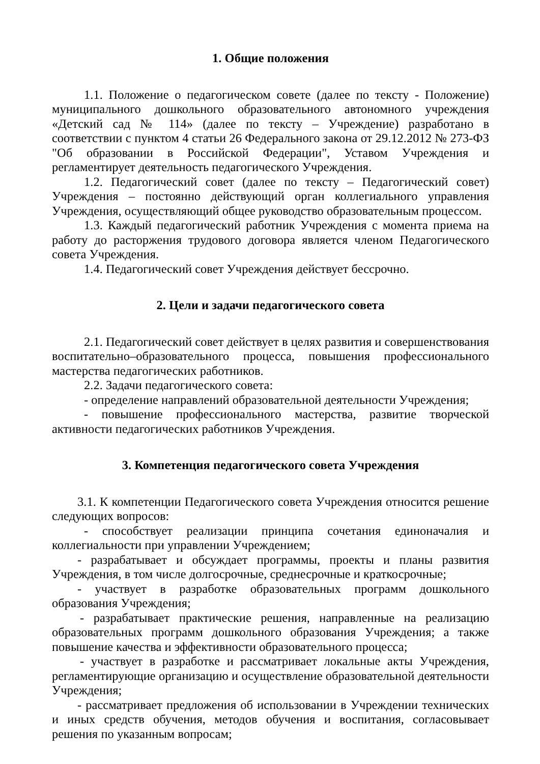1. Общие положения
1.1. Положение о педагогическом совете (далее по тексту - Положение) муниципального дошкольного образовательного автономного учреждения «Детский сад № 114» (далее по тексту – Учреждение) разработано в соответствии с пунктом 4 статьи 26 Федерального закона от 29.12.2012 № 273-ФЗ "Об образовании в Российской Федерации", Уставом Учреждения и регламентирует деятельность педагогического Учреждения.
1.2. Педагогический совет (далее по тексту – Педагогический совет) Учреждения – постоянно действующий орган коллегиального управления Учреждения, осуществляющий общее руководство образовательным процессом.
1.3. Каждый педагогический работник Учреждения с момента приема на работу до расторжения трудового договора является членом Педагогического совета Учреждения.
1.4. Педагогический совет Учреждения действует бессрочно.
2. Цели и задачи педагогического совета
2.1. Педагогический совет действует в целях развития и совершенствования воспитательно–образовательного процесса, повышения профессионального мастерства педагогических работников.
2.2. Задачи педагогического совета:
- определение направлений образовательной деятельности Учреждения;
- повышение профессионального мастерства, развитие творческой активности педагогических работников Учреждения.
3. Компетенция педагогического совета Учреждения
3.1. К компетенции Педагогического совета Учреждения относится решение следующих вопросов:
- способствует реализации принципа сочетания единоначалия и коллегиальности при управлении Учреждением;
- разрабатывает и обсуждает программы, проекты и планы развития Учреждения, в том числе долгосрочные, среднесрочные и краткосрочные;
- участвует в разработке образовательных программ дошкольного образования Учреждения;
- разрабатывает практические решения, направленные на реализацию образовательных программ дошкольного образования Учреждения; а также повышение качества и эффективности образовательного процесса;
- участвует в разработке и рассматривает локальные акты Учреждения, регламентирующие организацию и осуществление образовательной деятельности Учреждения;
- рассматривает предложения об использовании в Учреждении технических и иных средств обучения, методов обучения и воспитания, согласовывает решения по указанным вопросам;